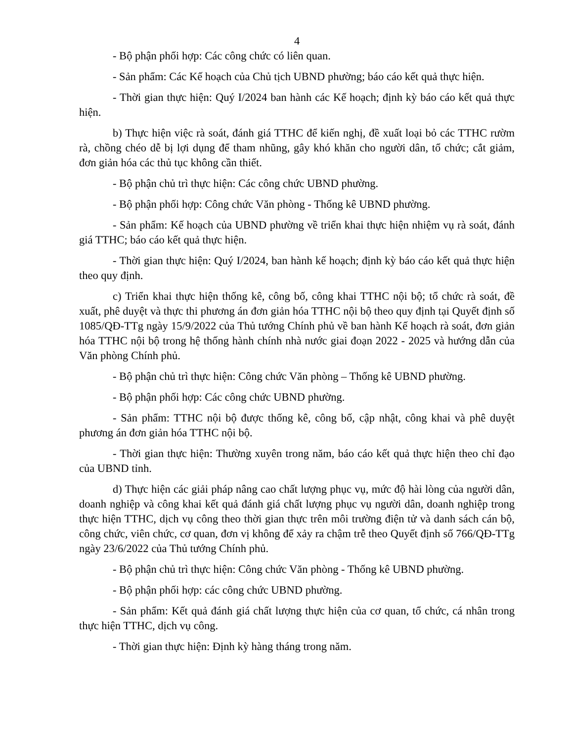4
- Bộ phận phối hợp: Các công chức có liên quan.
- Sản phẩm: Các Kế hoạch của Chủ tịch UBND phường; báo cáo kết quả thực hiện.
- Thời gian thực hiện: Quý I/2024 ban hành các Kế hoạch; định kỳ báo cáo kết quả thực hiện.
b) Thực hiện việc rà soát, đánh giá TTHC để kiến nghị, đề xuất loại bỏ các TTHC rườm rà, chồng chéo dễ bị lợi dụng để tham nhũng, gây khó khăn cho người dân, tổ chức; cắt giảm, đơn giản hóa các thủ tục không cần thiết.
- Bộ phận chủ trì thực hiện: Các công chức UBND phường.
- Bộ phận phối hợp: Công chức Văn phòng - Thống kê UBND phường.
- Sản phẩm: Kế hoạch của UBND phường về triển khai thực hiện nhiệm vụ rà soát, đánh giá TTHC; báo cáo kết quả thực hiện.
- Thời gian thực hiện: Quý I/2024, ban hành kế hoạch; định kỳ báo cáo kết quả thực hiện theo quy định.
c) Triển khai thực hiện thống kê, công bố, công khai TTHC nội bộ; tổ chức rà soát, đề xuất, phê duyệt và thực thi phương án đơn giản hóa TTHC nội bộ theo quy định tại Quyết định số 1085/QĐ-TTg ngày 15/9/2022 của Thủ tướng Chính phủ về ban hành Kế hoạch rà soát, đơn giản hóa TTHC nội bộ trong hệ thống hành chính nhà nước giai đoạn 2022 - 2025 và hướng dẫn của Văn phòng Chính phủ.
- Bộ phận chủ trì thực hiện: Công chức Văn phòng – Thống kê UBND phường.
- Bộ phận phối hợp: Các công chức UBND phường.
- Sản phẩm: TTHC nội bộ được thống kê, công bố, cập nhật, công khai và phê duyệt phương án đơn giản hóa TTHC nội bộ.
- Thời gian thực hiện: Thường xuyên trong năm, báo cáo kết quả thực hiện theo chỉ đạo của UBND tỉnh.
d) Thực hiện các giải pháp nâng cao chất lượng phục vụ, mức độ hài lòng của người dân, doanh nghiệp và công khai kết quả đánh giá chất lượng phục vụ người dân, doanh nghiệp trong thực hiện TTHC, dịch vụ công theo thời gian thực trên môi trường điện tử và danh sách cán bộ, công chức, viên chức, cơ quan, đơn vị không để xảy ra chậm trễ theo Quyết định số 766/QĐ-TTg ngày 23/6/2022 của Thủ tướng Chính phủ.
- Bộ phận chủ trì thực hiện: Công chức Văn phòng - Thống kê UBND phường.
- Bộ phận phối hợp: các công chức UBND phường.
- Sản phẩm: Kết quả đánh giá chất lượng thực hiện của cơ quan, tổ chức, cá nhân trong thực hiện TTHC, dịch vụ công.
- Thời gian thực hiện: Định kỳ hàng tháng trong năm.